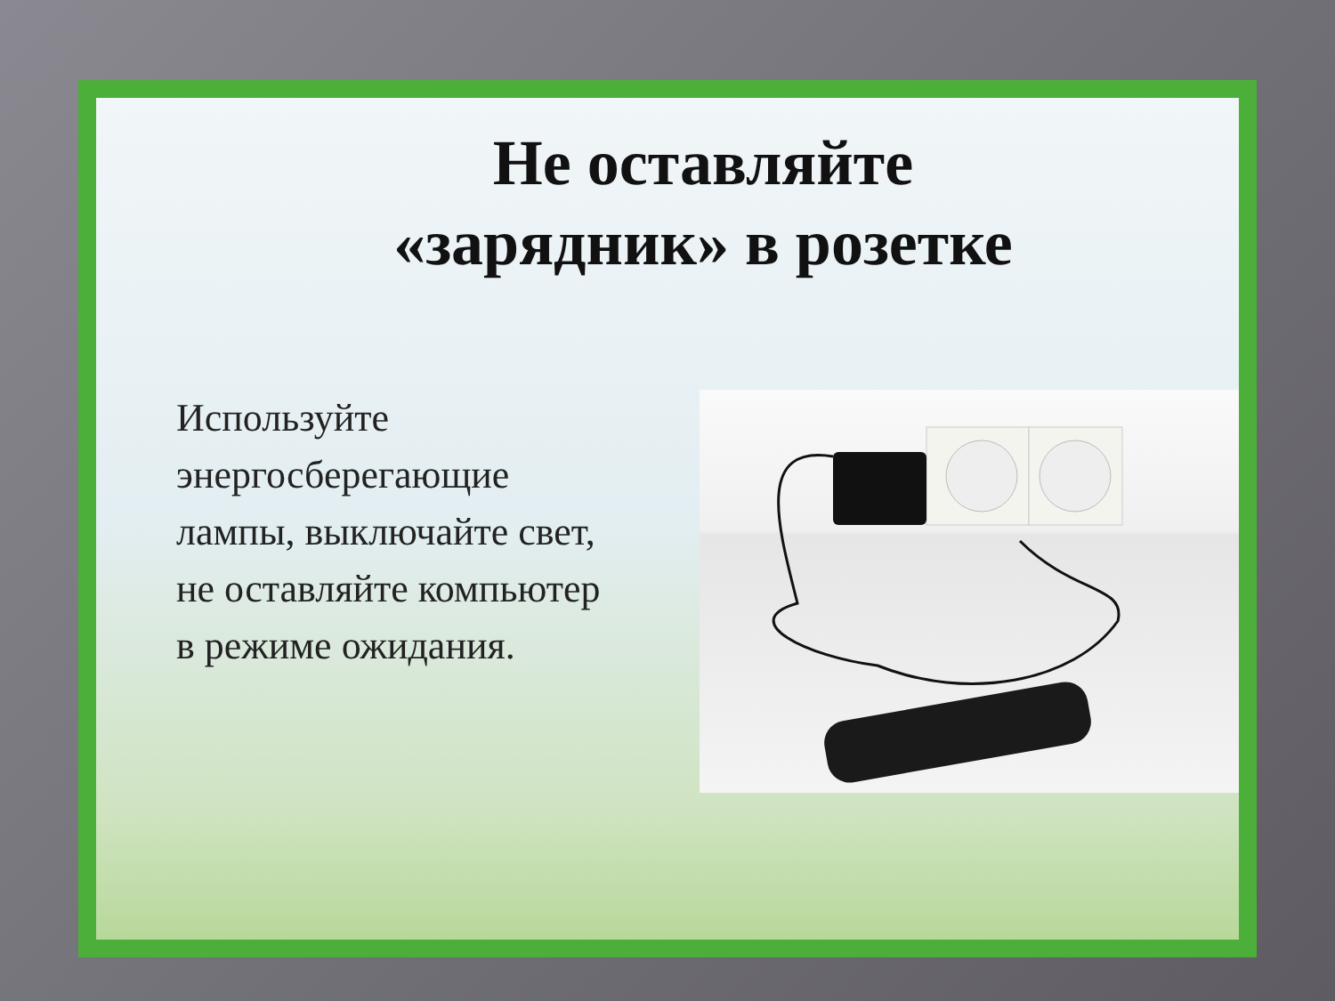Не оставляйте
«зарядник» в розетке
Используйте энергосберегающие лампы, выключайте свет, не оставляйте компьютер в режиме ожидания.